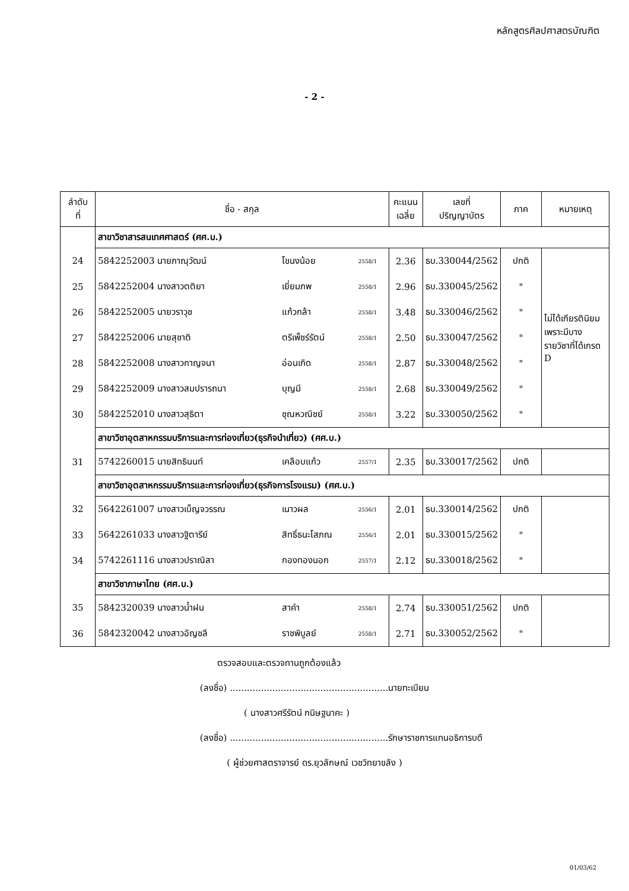หลักสูตรศิลปศาสตรบัณฑิต
- 2 -
| ลำดับ ที่ | ชื่อ - สกุล | | | คะแนน เฉลี่ย | เลขที่ ปริญญาบัตร | ภาค | หมายเหตุ |
| --- | --- | --- | --- | --- | --- | --- | --- |
| | สาขาวิชาสารสนเทศศาสตร์ (ศศ.บ.) | | | | | | |
| 24 | 5842252003 นายภาณุวัฒน์ | โขนงน้อย | 2558/1 | 2.36 | ธบ.330044/2562 | ปกติ | ไม่ได้เกียรตินิยม เพราะมีบางรายวิชาที่ได้เกรด D |
| 25 | 5842252004 นางสาวตติยา | เยี่ยมภพ | 2558/1 | 2.96 | ธบ.330045/2562 | " | |
| 26 | 5842252005 นายวราวุช | แก้วกล้า | 2558/1 | 3.48 | ธบ.330046/2562 | " | |
| 27 | 5842252006 นายสุชาติ | ตรีเพ็ชร์รัตน์ | 2558/1 | 2.50 | ธบ.330047/2562 | " | |
| 28 | 5842252008 นางสาวกาญจนา | อ่อนเกิด | 2558/1 | 2.87 | ธบ.330048/2562 | " | |
| 29 | 5842252009 นางสาวสมปรารถนา | บุญมี | 2558/1 | 2.68 | ธบ.330049/2562 | " | |
| 30 | 5842252010 นางสาวสุธิตา | ชุณหวณิชย์ | 2558/1 | 3.22 | ธบ.330050/2562 | " | |
| | สาขาวิชาอุตสาหกรรมบริการและการท่องเที่ยว(ธุรกิจนำเที่ยว) (ศศ.บ.) | | | | | | |
| 31 | 5742260015 นายสิทธินนท์ | เคลือบแก้ว | 2557/1 | 2.35 | ธบ.330017/2562 | ปกติ | |
| | สาขาวิชาอุตสาหกรรมบริการและการท่องเที่ยว(ธุรกิจการโรงแรม) (ศศ.บ.) | | | | | | |
| 32 | 5642261007 นางสาวเบ็ญจวรรณ | เนาวผล | 2556/1 | 2.01 | ธบ.330014/2562 | ปกติ | |
| 33 | 5642261033 นางสาวฐิตารีย์ | สิทธิ์ธนะโสภณ | 2556/1 | 2.01 | ธบ.330015/2562 | " | |
| 34 | 5742261116 นางสาวปราณิสา | กองทองนอก | 2557/1 | 2.12 | ธบ.330018/2562 | " | |
| | สาขาวิชาภาษาไทย (ศศ.บ.) | | | | | | |
| 35 | 5842320039 นางสาวน้ำฝน | สาคำ | 2558/1 | 2.74 | ธบ.330051/2562 | ปกติ | |
| 36 | 5842320042 นางสาวอัญชลี | ราชพิบูลย์ | 2558/1 | 2.71 | ธบ.330052/2562 | " | |
ตรวจสอบและตรวจทานถูกต้องแล้ว
(ลงชื่อ) ........................................................นายทะเบียน
( นางสาวศรีรัตน์ กนิษฐนาคะ )
(ลงชื่อ) ........................................................รักษาราชการแทนอธิการบดี
( ผู้ช่วยศาสตราจารย์ ดร.ยุวลักษณ์ เวชวิทยาขลัง )
01/03/62